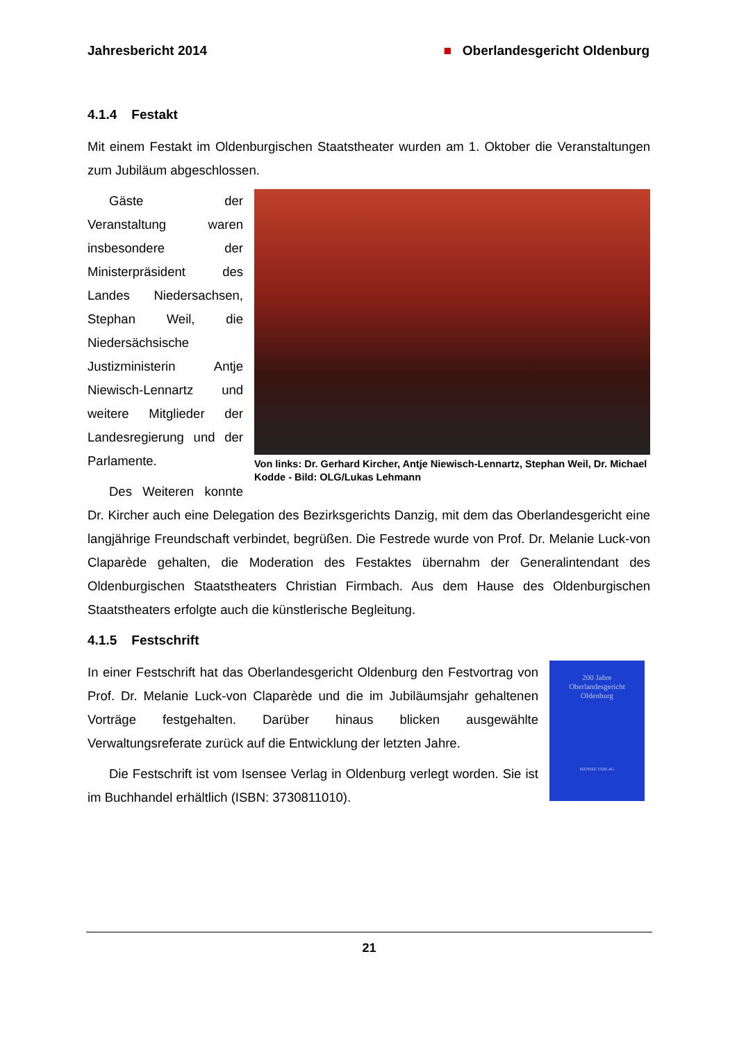Jahresbericht 2014 ■ Oberlandesgericht Oldenburg
4.1.4 Festakt
Mit einem Festakt im Oldenburgischen Staatstheater wurden am 1. Oktober die Veranstaltungen zum Jubiläum abgeschlossen.
Von links: Dr. Gerhard Kircher, Antje Niewisch-Lennartz, Stephan Weil, Dr. Michael Kodde - Bild: OLG/Lukas Lehmann
Gäste der Veranstaltung waren insbesondere der Ministerpräsident des Landes Niedersachsen, Stephan Weil, die Niedersächsische Justizministerin Antje Niewisch-Lennartz und weitere Mitglieder der Landesregierung und der Parlamente.
Des Weiteren konnte Dr. Kircher auch eine Delegation des Bezirksgerichts Danzig, mit dem das Oberlandesgericht eine langjährige Freundschaft verbindet, begrüßen. Die Festrede wurde von Prof. Dr. Melanie Luck-von Claparède gehalten, die Moderation des Festaktes übernahm der Generalintendant des Oldenburgischen Staatstheaters Christian Firmbach. Aus dem Hause des Oldenburgischen Staatstheaters erfolgte auch die künstlerische Begleitung.
4.1.5 Festschrift
200 Jahre
Oberlandesgericht
Oldenburg
ISENSEE VERLAG
In einer Festschrift hat das Oberlandesgericht Oldenburg den Festvortrag von Prof. Dr. Melanie Luck-von Claparède und die im Jubiläumsjahr gehaltenen Vorträge festgehalten. Darüber hinaus blicken ausgewählte Verwaltungsreferate zurück auf die Entwicklung der letzten Jahre.
Die Festschrift ist vom Isensee Verlag in Oldenburg verlegt worden. Sie ist im Buchhandel erhältlich (ISBN: 3730811010).
21